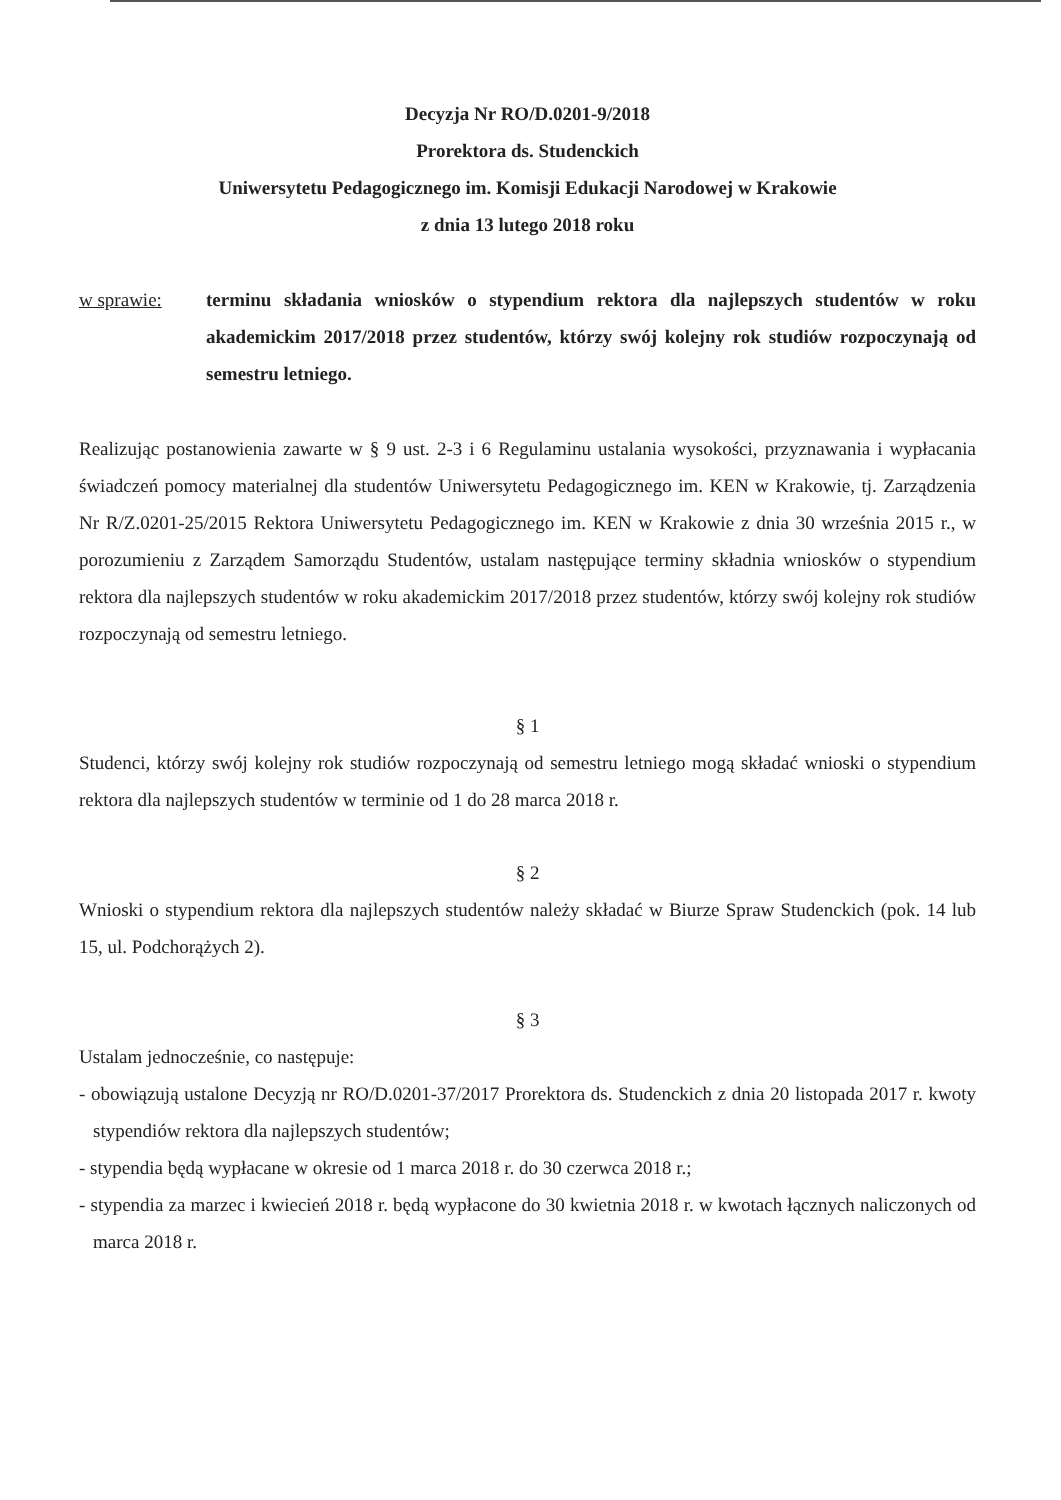Decyzja Nr RO/D.0201-9/2018
Prorektora ds. Studenckich
Uniwersytetu Pedagogicznego im. Komisji Edukacji Narodowej w Krakowie
z dnia 13 lutego 2018 roku
w sprawie: terminu składania wniosków o stypendium rektora dla najlepszych studentów w roku akademickim 2017/2018 przez studentów, którzy swój kolejny rok studiów rozpoczynają od semestru letniego.
Realizując postanowienia zawarte w § 9 ust. 2-3 i 6 Regulaminu ustalania wysokości, przyznawania i wypłacania świadczeń pomocy materialnej dla studentów Uniwersytetu Pedagogicznego im. KEN w Krakowie, tj. Zarządzenia Nr R/Z.0201-25/2015 Rektora Uniwersytetu Pedagogicznego im. KEN w Krakowie z dnia 30 września 2015 r., w porozumieniu z Zarządem Samorządu Studentów, ustalam następujące terminy składnia wniosków o stypendium rektora dla najlepszych studentów w roku akademickim 2017/2018 przez studentów, którzy swój kolejny rok studiów rozpoczynają od semestru letniego.
§ 1
Studenci, którzy swój kolejny rok studiów rozpoczynają od semestru letniego mogą składać wnioski o stypendium rektora dla najlepszych studentów w terminie od 1 do 28 marca 2018 r.
§ 2
Wnioski o stypendium rektora dla najlepszych studentów należy składać w Biurze Spraw Studenckich (pok. 14 lub 15, ul. Podchorążych 2).
§ 3
Ustalam jednocześnie, co następuje:
- obowiązują ustalone Decyzją nr RO/D.0201-37/2017 Prorektora ds. Studenckich z dnia 20 listopada 2017 r. kwoty stypendiów rektora dla najlepszych studentów;
- stypendia będą wypłacane w okresie od 1 marca 2018 r. do 30 czerwca 2018 r.;
- stypendia za marzec i kwiecień 2018 r. będą wypłacone do 30 kwietnia 2018 r. w kwotach łącznych naliczonych od marca 2018 r.